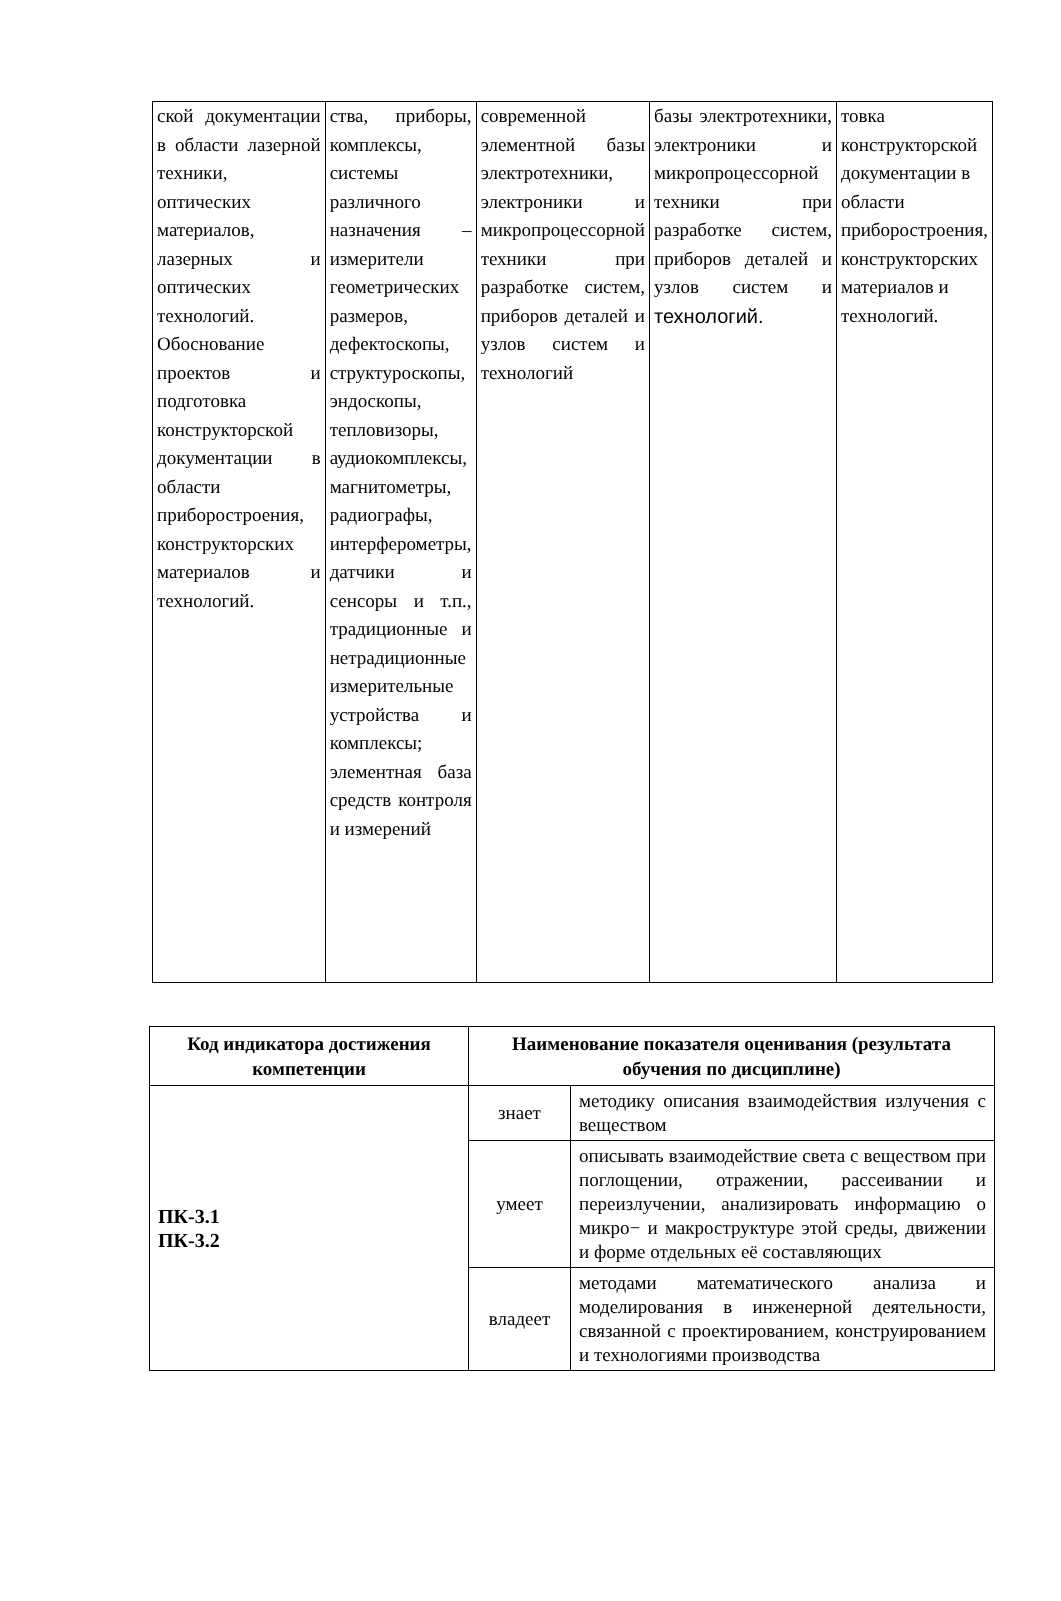| ской документации в области лазерной техники, оптических материалов, лазерных и оптических технологий. Обоснование проектов и подготовка конструкторской документации в области приборостроения, конструкторских материалов и технологий. | ства, приборы, комплексы, системы различного назначения – измерители геометрических размеров, дефектоскопы, структуроскопы, эндоскопы, тепловизоры, аудиокомплексы, магнитометры, радиографы, интерферометры, датчики и сенсоры и т.п., традиционные и нетрадиционные измерительные устройства и комплексы; элементная база средств контроля и измерений | современной элементной базы электротехники, электроники и микропроцессорной техники при разработке систем, приборов деталей и узлов систем и технологий | базы электротехники, электроники и микропроцессорной техники при разработке систем, приборов деталей и узлов систем и технологий. | товка конструкторской документации в области приборостроения, конструкторских материалов и технологий. |
| Код индикатора достижения компетенции | Наименование показателя оценивания (результата обучения по дисциплине) | |
| --- | --- | --- |
| ПК-3.1 ПК-3.2 | знает | методику описания взаимодействия излучения с веществом |
| | умеет | описывать взаимодействие света с веществом при поглощении, отражении, рассеивании и переизлучении, анализировать информацию о микро− и макроструктуре этой среды, движении и форме отдельных её составляющих |
| | владеет | методами математического анализа и моделирования в инженерной деятельности, связанной с проектированием, конструированием и технологиями производства |